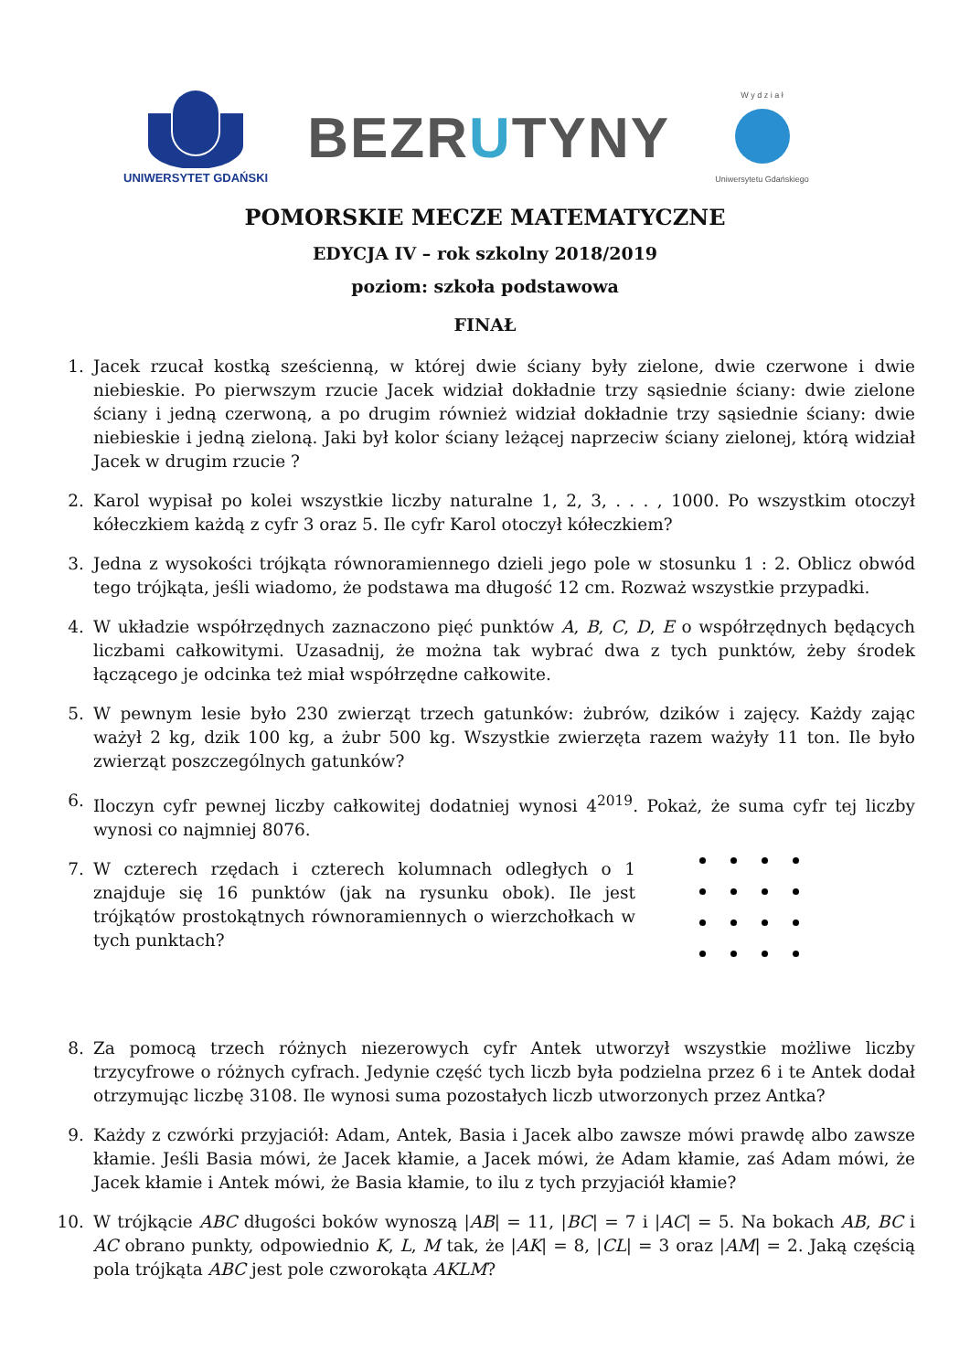UNIWERSYTET GDAŃSKI
BEZRUTYNY
W y d z i a ł
Uniwersytetu Gdańskiego
POMORSKIE MECZE MATEMATYCZNE
EDYCJA IV – rok szkolny 2018/2019
poziom: szkoła podstawowa
FINAŁ
1. Jacek rzucał kostką sześcienną, w której dwie ściany były zielone, dwie czerwone i dwie niebieskie. Po pierwszym rzucie Jacek widział dokładnie trzy sąsiednie ściany: dwie zielone ściany i jedną czerwoną, a po drugim również widział dokładnie trzy sąsiednie ściany: dwie niebieskie i jedną zieloną. Jaki był kolor ściany leżącej naprzeciw ściany zielonej, którą widział Jacek w drugim rzucie ?
2. Karol wypisał po kolei wszystkie liczby naturalne 1, 2, 3, . . . , 1000. Po wszystkim otoczył kółeczkiem każdą z cyfr 3 oraz 5. Ile cyfr Karol otoczył kółeczkiem?
3. Jedna z wysokości trójkąta równoramiennego dzieli jego pole w stosunku 1 : 2. Oblicz obwód tego trójkąta, jeśli wiadomo, że podstawa ma długość 12 cm. Rozważ wszystkie przypadki.
4. W układzie współrzędnych zaznaczono pięć punktów A, B, C, D, E o współrzędnych będących liczbami całkowitymi. Uzasadnij, że można tak wybrać dwa z tych punktów, żeby środek łączącego je odcinka też miał współrzędne całkowite.
5. W pewnym lesie było 230 zwierząt trzech gatunków: żubrów, dzików i zajęcy. Każdy zając ważył 2 kg, dzik 100 kg, a żubr 500 kg. Wszystkie zwierzęta razem ważyły 11 ton. Ile było zwierząt poszczególnych gatunków?
6. Iloczyn cyfr pewnej liczby całkowitej dodatniej wynosi 4<sup>2019</sup>. Pokaż, że suma cyfr tej liczby wynosi co najmniej 8076.
7. W czterech rzędach i czterech kolumnach odległych o 1 znajduje się 16 punktów (jak na rysunku obok). Ile jest trójkątów prostokątnych równoramiennych o wierzchołkach w tych punktach?
8. Za pomocą trzech różnych niezerowych cyfr Antek utworzył wszystkie możliwe liczby trzycyfrowe o różnych cyfrach. Jedynie część tych liczb była podzielna przez 6 i te Antek dodał otrzymując liczbę 3108. Ile wynosi suma pozostałych liczb utworzonych przez Antka?
9. Każdy z czwórki przyjaciół: Adam, Antek, Basia i Jacek albo zawsze mówi prawdę albo zawsze kłamie. Jeśli Basia mówi, że Jacek kłamie, a Jacek mówi, że Adam kłamie, zaś Adam mówi, że Jacek kłamie i Antek mówi, że Basia kłamie, to ilu z tych przyjaciół kłamie?
10. W trójkącie ABC długości boków wynoszą |AB| = 11, |BC| = 7 i |AC| = 5. Na bokach AB, BC i AC obrano punkty, odpowiednio K, L, M tak, że |AK| = 8, |CL| = 3 oraz |AM| = 2. Jaką częścią pola trójkąta ABC jest pole czworokąta AKLM?